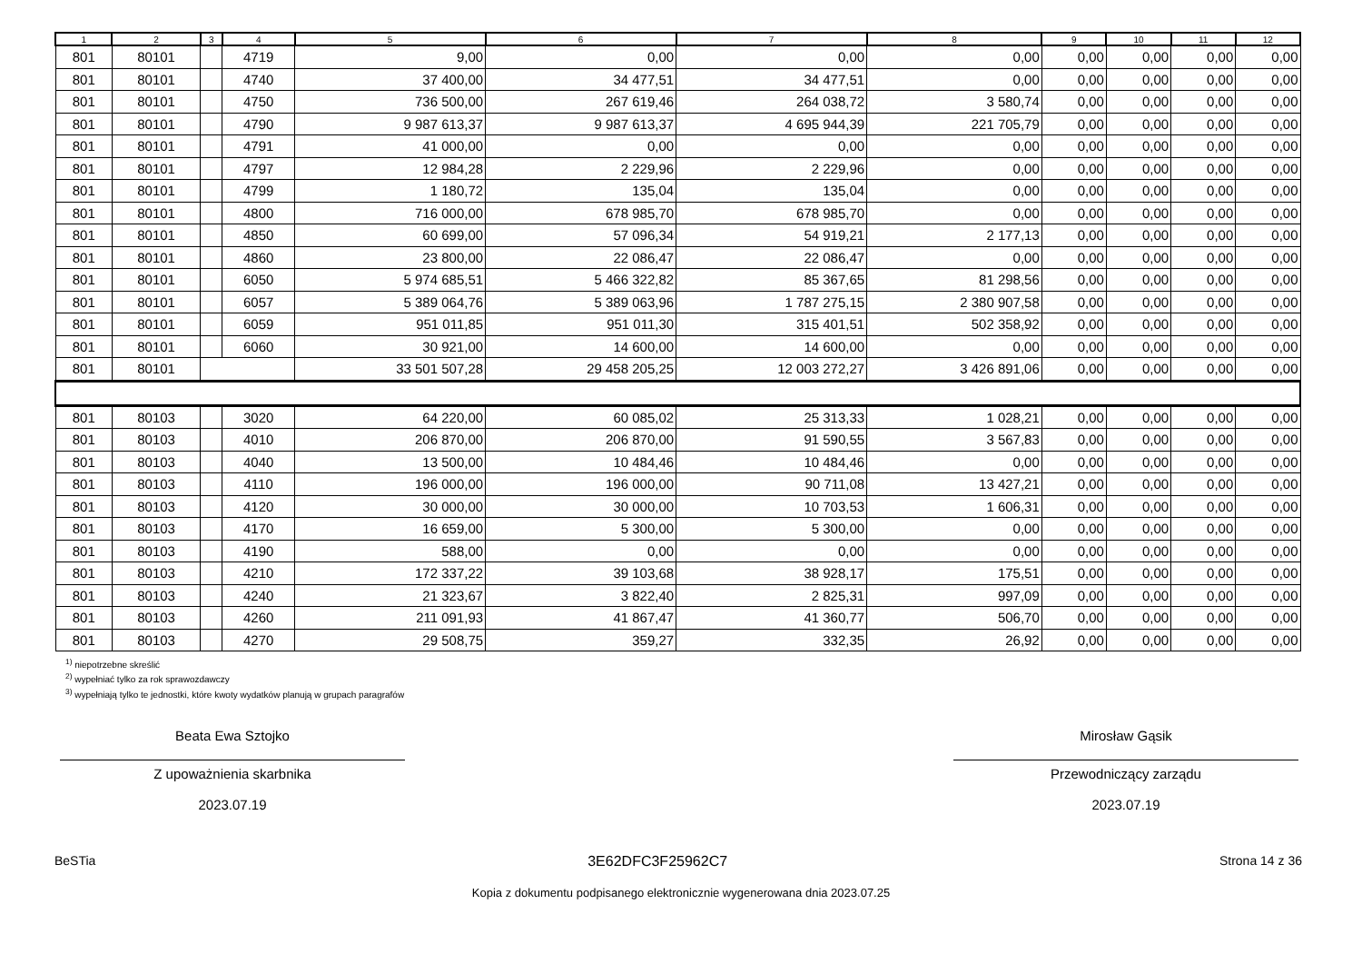| 1 | 2 | 3 | 4 | 5 | 6 | 7 | 8 | 9 | 10 | 11 | 12 |
| --- | --- | --- | --- | --- | --- | --- | --- | --- | --- | --- | --- |
| 801 | 80101 | | 4719 | 9,00 | 0,00 | 0,00 | 0,00 | 0,00 | 0,00 | 0,00 | 0,00 |
| 801 | 80101 | | 4740 | 37 400,00 | 34 477,51 | 34 477,51 | 0,00 | 0,00 | 0,00 | 0,00 | 0,00 |
| 801 | 80101 | | 4750 | 736 500,00 | 267 619,46 | 264 038,72 | 3 580,74 | 0,00 | 0,00 | 0,00 | 0,00 |
| 801 | 80101 | | 4790 | 9 987 613,37 | 9 987 613,37 | 4 695 944,39 | 221 705,79 | 0,00 | 0,00 | 0,00 | 0,00 |
| 801 | 80101 | | 4791 | 41 000,00 | 0,00 | 0,00 | 0,00 | 0,00 | 0,00 | 0,00 | 0,00 |
| 801 | 80101 | | 4797 | 12 984,28 | 2 229,96 | 2 229,96 | 0,00 | 0,00 | 0,00 | 0,00 | 0,00 |
| 801 | 80101 | | 4799 | 1 180,72 | 135,04 | 135,04 | 0,00 | 0,00 | 0,00 | 0,00 | 0,00 |
| 801 | 80101 | | 4800 | 716 000,00 | 678 985,70 | 678 985,70 | 0,00 | 0,00 | 0,00 | 0,00 | 0,00 |
| 801 | 80101 | | 4850 | 60 699,00 | 57 096,34 | 54 919,21 | 2 177,13 | 0,00 | 0,00 | 0,00 | 0,00 |
| 801 | 80101 | | 4860 | 23 800,00 | 22 086,47 | 22 086,47 | 0,00 | 0,00 | 0,00 | 0,00 | 0,00 |
| 801 | 80101 | | 6050 | 5 974 685,51 | 5 466 322,82 | 85 367,65 | 81 298,56 | 0,00 | 0,00 | 0,00 | 0,00 |
| 801 | 80101 | | 6057 | 5 389 064,76 | 5 389 063,96 | 1 787 275,15 | 2 380 907,58 | 0,00 | 0,00 | 0,00 | 0,00 |
| 801 | 80101 | | 6059 | 951 011,85 | 951 011,30 | 315 401,51 | 502 358,92 | 0,00 | 0,00 | 0,00 | 0,00 |
| 801 | 80101 | | 6060 | 30 921,00 | 14 600,00 | 14 600,00 | 0,00 | 0,00 | 0,00 | 0,00 | 0,00 |
| 801 | 80101 | | | 33 501 507,28 | 29 458 205,25 | 12 003 272,27 | 3 426 891,06 | 0,00 | 0,00 | 0,00 | 0,00 |
| 801 | 80103 | | 3020 | 64 220,00 | 60 085,02 | 25 313,33 | 1 028,21 | 0,00 | 0,00 | 0,00 | 0,00 |
| 801 | 80103 | | 4010 | 206 870,00 | 206 870,00 | 91 590,55 | 3 567,83 | 0,00 | 0,00 | 0,00 | 0,00 |
| 801 | 80103 | | 4040 | 13 500,00 | 10 484,46 | 10 484,46 | 0,00 | 0,00 | 0,00 | 0,00 | 0,00 |
| 801 | 80103 | | 4110 | 196 000,00 | 196 000,00 | 90 711,08 | 13 427,21 | 0,00 | 0,00 | 0,00 | 0,00 |
| 801 | 80103 | | 4120 | 30 000,00 | 30 000,00 | 10 703,53 | 1 606,31 | 0,00 | 0,00 | 0,00 | 0,00 |
| 801 | 80103 | | 4170 | 16 659,00 | 5 300,00 | 5 300,00 | 0,00 | 0,00 | 0,00 | 0,00 | 0,00 |
| 801 | 80103 | | 4190 | 588,00 | 0,00 | 0,00 | 0,00 | 0,00 | 0,00 | 0,00 | 0,00 |
| 801 | 80103 | | 4210 | 172 337,22 | 39 103,68 | 38 928,17 | 175,51 | 0,00 | 0,00 | 0,00 | 0,00 |
| 801 | 80103 | | 4240 | 21 323,67 | 3 822,40 | 2 825,31 | 997,09 | 0,00 | 0,00 | 0,00 | 0,00 |
| 801 | 80103 | | 4260 | 211 091,93 | 41 867,47 | 41 360,77 | 506,70 | 0,00 | 0,00 | 0,00 | 0,00 |
| 801 | 80103 | | 4270 | 29 508,75 | 359,27 | 332,35 | 26,92 | 0,00 | 0,00 | 0,00 | 0,00 |
<sup>1)</sup> niepotrzebne skreślić
<sup>2)</sup> wypełniać tylko za rok sprawozdawczy
<sup>3)</sup> wypełniają tylko te jednostki, które kwoty wydatków planują w grupach paragrafów
Beata Ewa Sztojko
Z upoważnienia skarbnika
2023.07.19
Mirosław Gąsik
Przewodniczący zarządu
2023.07.19
BeSTia 3E62DFC3F25962C7 Strona 14 z 36
Kopia z dokumentu podpisanego elektronicznie wygenerowana dnia 2023.07.25